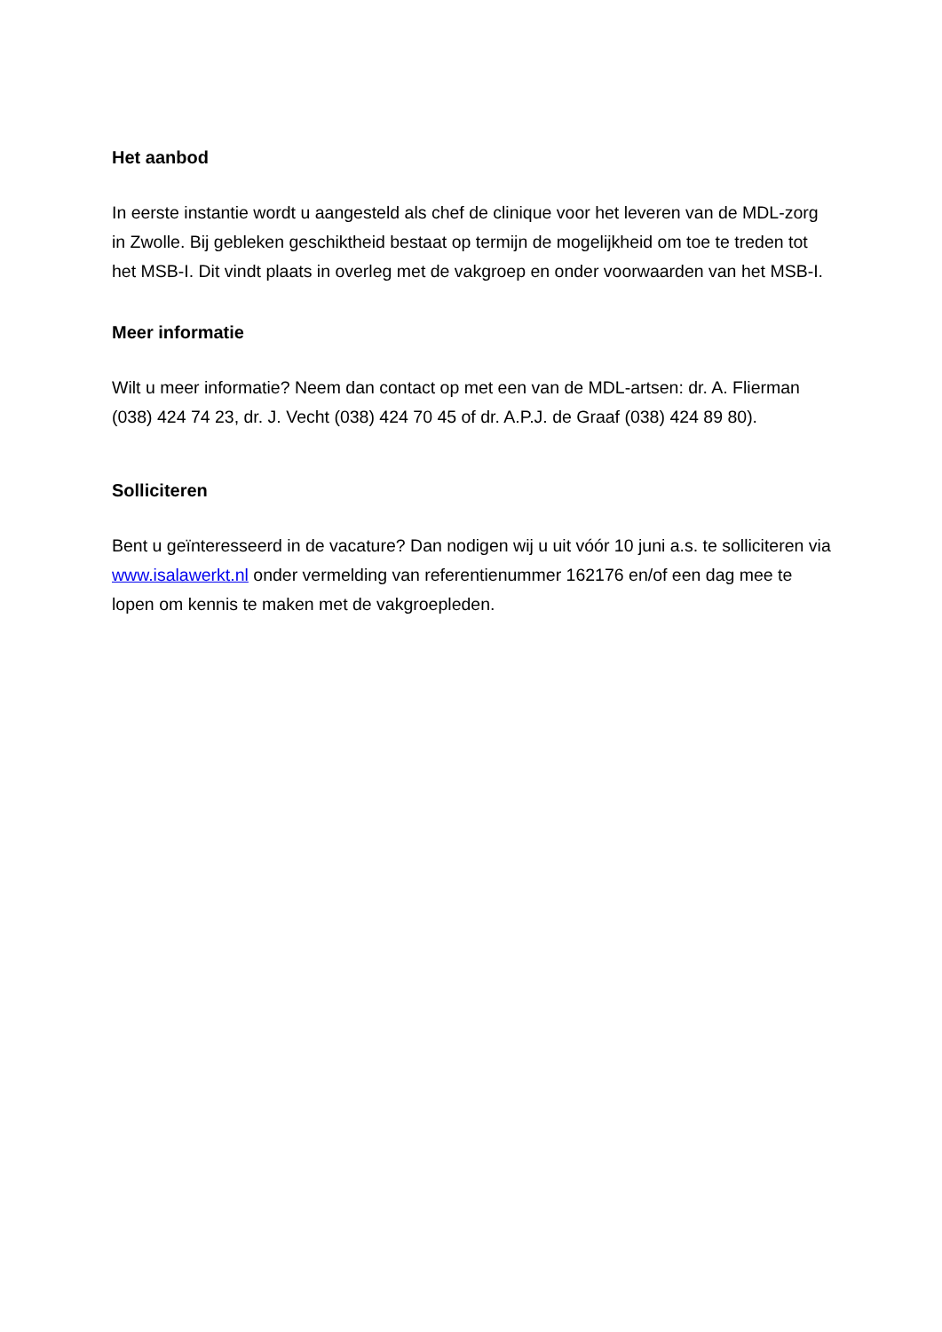Het aanbod
In eerste instantie wordt u aangesteld als chef de clinique voor het leveren van de MDL-zorg in Zwolle. Bij gebleken geschiktheid bestaat op termijn de mogelijkheid om toe te treden tot het MSB-I. Dit vindt plaats in overleg met de vakgroep en onder voorwaarden van het MSB-I.
Meer informatie
Wilt u meer informatie? Neem dan contact op met een van de MDL-artsen: dr. A. Flierman (038) 424 74 23, dr. J. Vecht (038) 424 70 45 of dr. A.P.J. de Graaf (038) 424 89 80).
Solliciteren
Bent u geïnteresseerd in de vacature? Dan nodigen wij u uit vóór 10 juni a.s. te solliciteren via www.isalawerkt.nl onder vermelding van referentienummer 162176 en/of een dag mee te lopen om kennis te maken met de vakgroepleden.